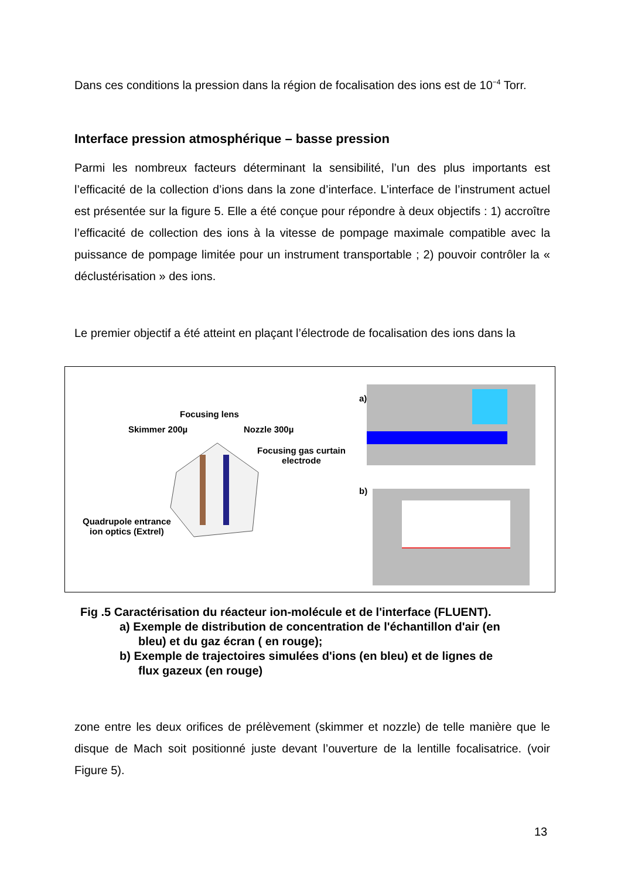Dans ces conditions la pression dans la région de focalisation des ions est de 10<sup>−4</sup> Torr.
Interface pression atmosphérique – basse pression
Parmi les nombreux facteurs déterminant la sensibilité, l’un des plus importants est l’efficacité de la collection d’ions dans la zone d’interface. L’interface de l’instrument actuel est présentée sur la figure 5. Elle a été conçue pour répondre à deux objectifs : 1) accroître l’efficacité de collection des ions à la vitesse de pompage maximale compatible avec la puissance de pompage limitée pour un instrument transportable ; 2) pouvoir contrôler la « déclustérisation » des ions.
Le premier objectif a été atteint en plaçant l’électrode de focalisation des ions dans la
Focusing lens
Skimmer 200µ Nozzle 300µ
Focusing gas curtain
electrode
Quadrupole entrance
ion optics (Extrel)
a)
b)
Fig .5 Caractérisation du réacteur ion-molécule et de l'interface (FLUENT).
a) Exemple de distribution de concentration de l'échantillon d'air (en
bleu) et du gaz écran ( en rouge);
b) Exemple de trajectoires simulées d'ions (en bleu) et de lignes de
flux gazeux (en rouge)
zone entre les deux orifices de prélèvement (skimmer et nozzle) de telle manière que le disque de Mach soit positionné juste devant l’ouverture de la lentille focalisatrice. (voir Figure 5).
13